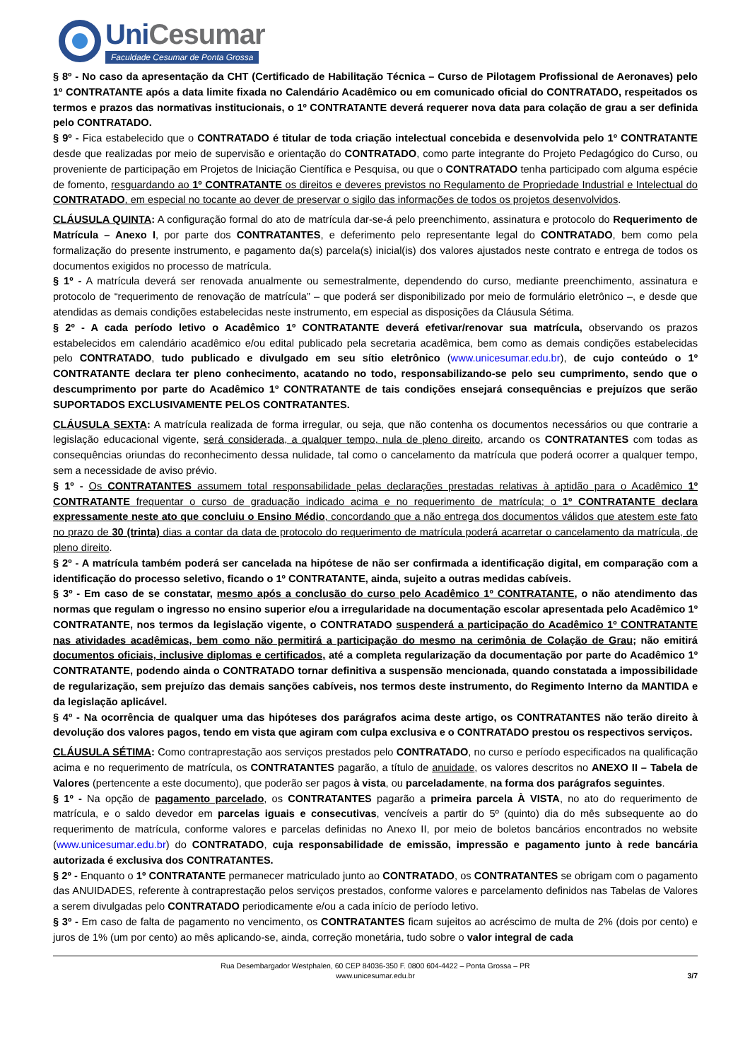Uni Cesumar
Faculdade Cesumar de Ponta Grossa
§ 8º - No caso da apresentação da CHT (Certificado de Habilitação Técnica – Curso de Pilotagem Profissional de Aeronaves) pelo 1º CONTRATANTE após a data limite fixada no Calendário Acadêmico ou em comunicado oficial do CONTRATADO, respeitados os termos e prazos das normativas institucionais, o 1º CONTRATANTE deverá requerer nova data para colação de grau a ser definida pelo CONTRATADO.
§ 9º - Fica estabelecido que o CONTRATADO é titular de toda criação intelectual concebida e desenvolvida pelo 1º CONTRATANTE desde que realizadas por meio de supervisão e orientação do CONTRATADO, como parte integrante do Projeto Pedagógico do Curso, ou proveniente de participação em Projetos de Iniciação Científica e Pesquisa, ou que o CONTRATADO tenha participado com alguma espécie de fomento, resguardando ao 1º CONTRATANTE os direitos e deveres previstos no Regulamento de Propriedade Industrial e Intelectual do CONTRATADO, em especial no tocante ao dever de preservar o sigilo das informações de todos os projetos desenvolvidos.
CLÁUSULA QUINTA: A configuração formal do ato de matrícula dar-se-á pelo preenchimento, assinatura e protocolo do Requerimento de Matrícula – Anexo I, por parte dos CONTRATANTES, e deferimento pelo representante legal do CONTRATADO, bem como pela formalização do presente instrumento, e pagamento da(s) parcela(s) inicial(is) dos valores ajustados neste contrato e entrega de todos os documentos exigidos no processo de matrícula.
§ 1º - A matrícula deverá ser renovada anualmente ou semestralmente, dependendo do curso, mediante preenchimento, assinatura e protocolo de “requerimento de renovação de matrícula” – que poderá ser disponibilizado por meio de formulário eletrônico –, e desde que atendidas as demais condições estabelecidas neste instrumento, em especial as disposições da Cláusula Sétima.
§ 2º - A cada período letivo o Acadêmico 1º CONTRATANTE deverá efetivar/renovar sua matrícula, observando os prazos estabelecidos em calendário acadêmico e/ou edital publicado pela secretaria acadêmica, bem como as demais condições estabelecidas pelo CONTRATADO, tudo publicado e divulgado em seu sítio eletrônico (www.unicesumar.edu.br), de cujo conteúdo o 1º CONTRATANTE declara ter pleno conhecimento, acatando no todo, responsabilizando-se pelo seu cumprimento, sendo que o descumprimento por parte do Acadêmico 1º CONTRATANTE de tais condições ensejará consequências e prejuízos que serão SUPORTADOS EXCLUSIVAMENTE PELOS CONTRATANTES.
CLÁUSULA SEXTA: A matrícula realizada de forma irregular, ou seja, que não contenha os documentos necessários ou que contrarie a legislação educacional vigente, será considerada, a qualquer tempo, nula de pleno direito, arcando os CONTRATANTES com todas as consequências oriundas do reconhecimento dessa nulidade, tal como o cancelamento da matrícula que poderá ocorrer a qualquer tempo, sem a necessidade de aviso prévio.
§ 1º - Os CONTRATANTES assumem total responsabilidade pelas declarações prestadas relativas à aptidão para o Acadêmico 1º CONTRATANTE frequentar o curso de graduação indicado acima e no requerimento de matrícula; o 1º CONTRATANTE declara expressamente neste ato que concluiu o Ensino Médio, concordando que a não entrega dos documentos válidos que atestem este fato no prazo de 30 (trinta) dias a contar da data de protocolo do requerimento de matrícula poderá acarretar o cancelamento da matrícula, de pleno direito.
§ 2º - A matrícula também poderá ser cancelada na hipótese de não ser confirmada a identificação digital, em comparação com a identificação do processo seletivo, ficando o 1º CONTRATANTE, ainda, sujeito a outras medidas cabíveis.
§ 3º - Em caso de se constatar, mesmo após a conclusão do curso pelo Acadêmico 1º CONTRATANTE, o não atendimento das normas que regulam o ingresso no ensino superior e/ou a irregularidade na documentação escolar apresentada pelo Acadêmico 1º CONTRATANTE, nos termos da legislação vigente, o CONTRATADO suspenderá a participação do Acadêmico 1º CONTRATANTE nas atividades acadêmicas, bem como não permitirá a participação do mesmo na cerimônia de Colação de Grau; não emitirá documentos oficiais, inclusive diplomas e certificados, até a completa regularização da documentação por parte do Acadêmico 1º CONTRATANTE, podendo ainda o CONTRATADO tornar definitiva a suspensão mencionada, quando constatada a impossibilidade de regularização, sem prejuízo das demais sanções cabíveis, nos termos deste instrumento, do Regimento Interno da MANTIDA e da legislação aplicável.
§ 4º - Na ocorrência de qualquer uma das hipóteses dos parágrafos acima deste artigo, os CONTRATANTES não terão direito à devolução dos valores pagos, tendo em vista que agiram com culpa exclusiva e o CONTRATADO prestou os respectivos serviços.
CLÁUSULA SÉTIMA: Como contraprestação aos serviços prestados pelo CONTRATADO, no curso e período especificados na qualificação acima e no requerimento de matrícula, os CONTRATANTES pagarão, a título de anuidade, os valores descritos no ANEXO II – Tabela de Valores (pertencente a este documento), que poderão ser pagos à vista, ou parceladamente, na forma dos parágrafos seguintes.
§ 1º - Na opção de pagamento parcelado, os CONTRATANTES pagarão a primeira parcela À VISTA, no ato do requerimento de matrícula, e o saldo devedor em parcelas iguais e consecutivas, vencíveis a partir do 5º (quinto) dia do mês subsequente ao do requerimento de matrícula, conforme valores e parcelas definidas no Anexo II, por meio de boletos bancários encontrados no website (www.unicesumar.edu.br) do CONTRATADO, cuja responsabilidade de emissão, impressão e pagamento junto à rede bancária autorizada é exclusiva dos CONTRATANTES.
§ 2º - Enquanto o 1º CONTRATANTE permanecer matriculado junto ao CONTRATADO, os CONTRATANTES se obrigam com o pagamento das ANUIDADES, referente à contraprestação pelos serviços prestados, conforme valores e parcelamento definidos nas Tabelas de Valores a serem divulgadas pelo CONTRATADO periodicamente e/ou a cada início de período letivo.
§ 3º - Em caso de falta de pagamento no vencimento, os CONTRATANTES ficam sujeitos ao acréscimo de multa de 2% (dois por cento) e juros de 1% (um por cento) ao mês aplicando-se, ainda, correção monetária, tudo sobre o valor integral de cada
Rua Desembargador Westphalen, 60 CEP 84036-350 F. 0800 604-4422 – Ponta Grossa – PR
www.unicesumar.edu.br
3/7